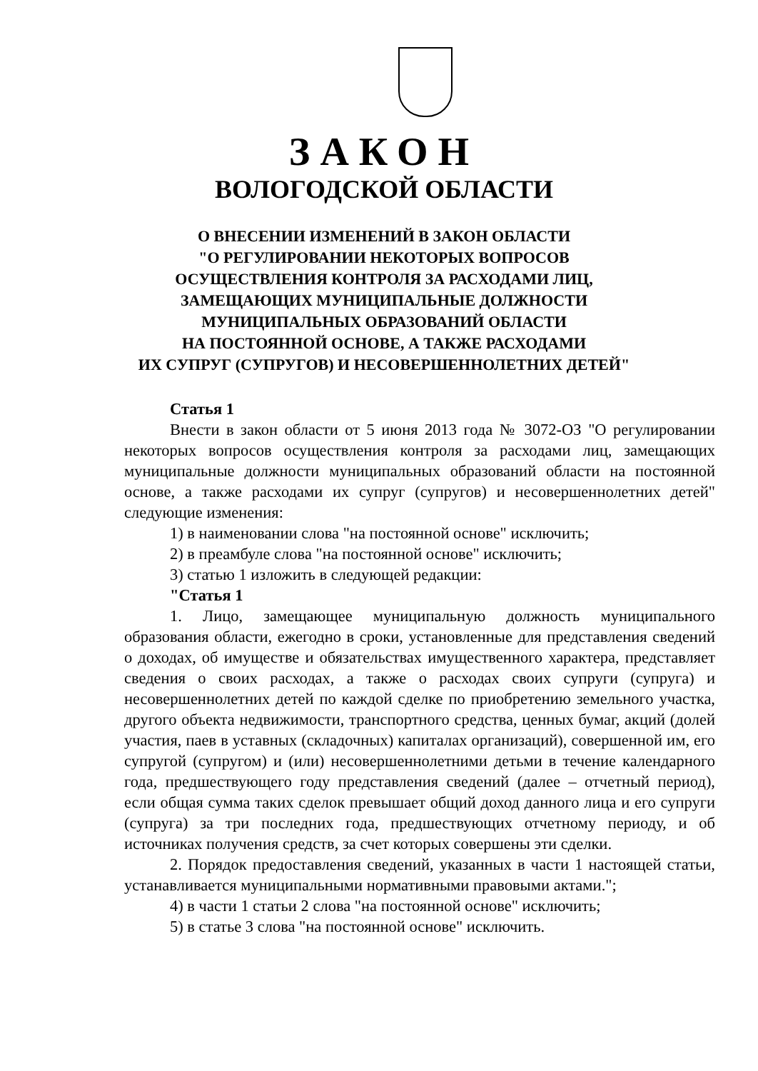ЗАКОН
ВОЛОГОДСКОЙ ОБЛАСТИ
О ВНЕСЕНИИ ИЗМЕНЕНИЙ В ЗАКОН ОБЛАСТИ
"О РЕГУЛИРОВАНИИ НЕКОТОРЫХ ВОПРОСОВ
ОСУЩЕСТВЛЕНИЯ КОНТРОЛЯ ЗА РАСХОДАМИ ЛИЦ,
ЗАМЕЩАЮЩИХ МУНИЦИПАЛЬНЫЕ ДОЛЖНОСТИ
МУНИЦИПАЛЬНЫХ ОБРАЗОВАНИЙ ОБЛАСТИ
НА ПОСТОЯННОЙ ОСНОВЕ, А ТАКЖЕ РАСХОДАМИ
ИХ СУПРУГ (СУПРУГОВ) И НЕСОВЕРШЕННОЛЕТНИХ ДЕТЕЙ"
Статья 1
Внести в закон области от 5 июня 2013 года № 3072-ОЗ "О регулировании некоторых вопросов осуществления контроля за расходами лиц, замещающих муниципальные должности муниципальных образований области на постоянной основе, а также расходами их супруг (супругов) и несовершеннолетних детей" следующие изменения:
1) в наименовании слова "на постоянной основе" исключить;
2) в преамбуле слова "на постоянной основе" исключить;
3) статью 1 изложить в следующей редакции:
"Статья 1
1. Лицо, замещающее муниципальную должность муниципального образования области, ежегодно в сроки, установленные для представления сведений о доходах, об имуществе и обязательствах имущественного характера, представляет сведения о своих расходах, а также о расходах своих супруги (супруга) и несовершеннолетних детей по каждой сделке по приобретению земельного участка, другого объекта недвижимости, транспортного средства, ценных бумаг, акций (долей участия, паев в уставных (складочных) капиталах организаций), совершенной им, его супругой (супругом) и (или) несовершеннолетними детьми в течение календарного года, предшествующего году представления сведений (далее – отчетный период), если общая сумма таких сделок превышает общий доход данного лица и его супруги (супруга) за три последних года, предшествующих отчетному периоду, и об источниках получения средств, за счет которых совершены эти сделки.
2. Порядок предоставления сведений, указанных в части 1 настоящей статьи, устанавливается муниципальными нормативными правовыми актами.";
4) в части 1 статьи 2 слова "на постоянной основе" исключить;
5) в статье 3 слова "на постоянной основе" исключить.